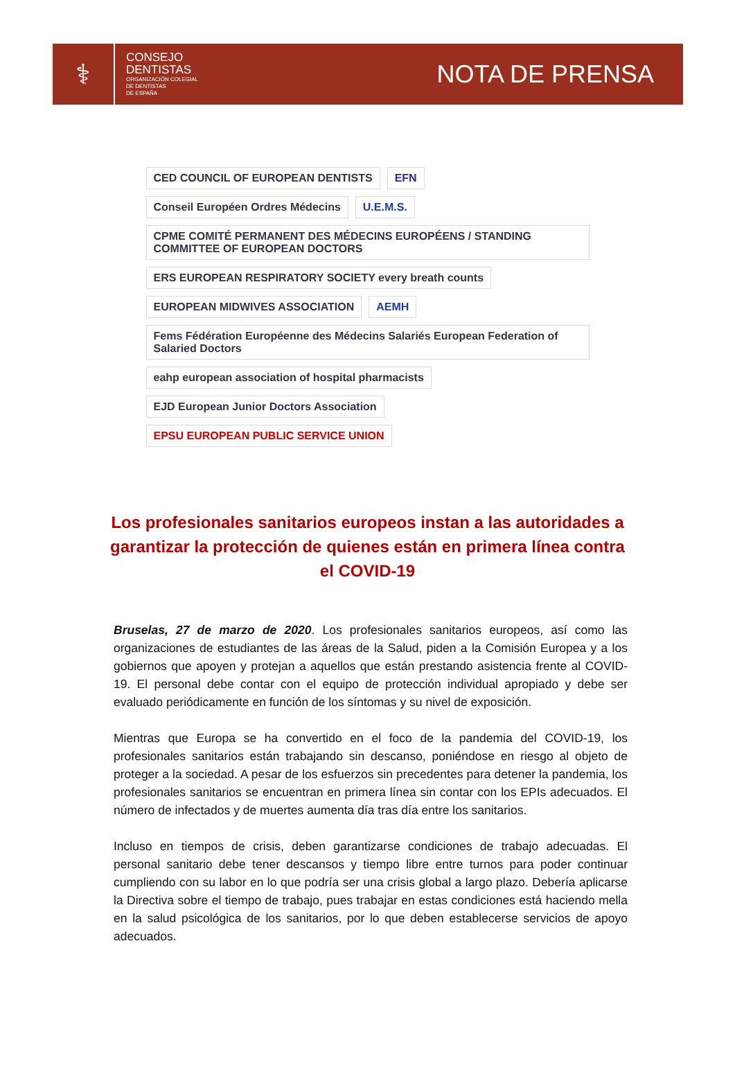⚕
CONSEJO
DENTISTAS
ORGANIZACIÓN COLEGIAL
DE DENTISTAS
DE ESPAÑA
NOTA DE PRENSA
CED COUNCIL OF EUROPEAN DENTISTS
EFN
Conseil Européen Ordres Médecins
U.E.M.S.
CPME COMITÉ PERMANENT DES MÉDECINS EUROPÉENS / STANDING COMMITTEE OF EUROPEAN DOCTORS
ERS EUROPEAN RESPIRATORY SOCIETY every breath counts
EUROPEAN MIDWIVES ASSOCIATION
AEMH
Fems Fédération Européenne des Médecins Salariés European Federation of Salaried Doctors
eahp european association of hospital pharmacists
EJD European Junior Doctors Association
EPSU EUROPEAN PUBLIC SERVICE UNION
Los profesionales sanitarios europeos instan a las autoridades a garantizar la protección de quienes están en primera línea contra el COVID-19
Bruselas, 27 de marzo de 2020. Los profesionales sanitarios europeos, así como las organizaciones de estudiantes de las áreas de la Salud, piden a la Comisión Europea y a los gobiernos que apoyen y protejan a aquellos que están prestando asistencia frente al COVID-19. El personal debe contar con el equipo de protección individual apropiado y debe ser evaluado periódicamente en función de los síntomas y su nivel de exposición.
Mientras que Europa se ha convertido en el foco de la pandemia del COVID-19, los profesionales sanitarios están trabajando sin descanso, poniéndose en riesgo al objeto de proteger a la sociedad. A pesar de los esfuerzos sin precedentes para detener la pandemia, los profesionales sanitarios se encuentran en primera línea sin contar con los EPIs adecuados. El número de infectados y de muertes aumenta día tras día entre los sanitarios.
Incluso en tiempos de crisis, deben garantizarse condiciones de trabajo adecuadas. El personal sanitario debe tener descansos y tiempo libre entre turnos para poder continuar cumpliendo con su labor en lo que podría ser una crisis global a largo plazo. Debería aplicarse la Directiva sobre el tiempo de trabajo, pues trabajar en estas condiciones está haciendo mella en la salud psicológica de los sanitarios, por lo que deben establecerse servicios de apoyo adecuados.